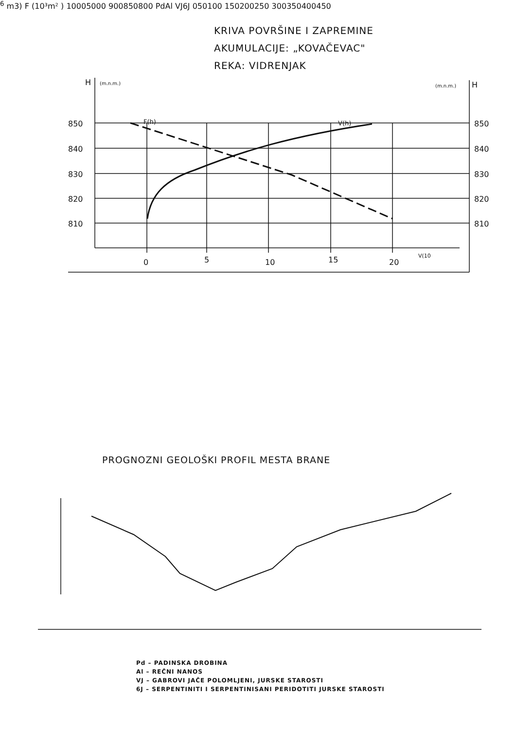H
(m.n.m.)
(m.n.m.)
H
850
840
830
820
810
850
840
830
820
810
F(h)
V(h)
0
5
10
15
20
V(106 m3)
F (10³m² )
1000
500
0
900
850
800
Pd
Al
VJ
6J
0
50
100
150
200
250
300
350
400
450
KRIVA POVRŠINE I ZAPREMINE
AKUMULACIJE: „KOVAČEVAC"
REKA: VIDRENJAK
PROGNOZNI GEOLOŠKI PROFIL MESTA BRANE
Pd – PADINSKA DROBINA
Al – REČNI NANOS
VJ – GABROVI JAČE POLOMLJENI, JURSKE STAROSTI
6J – SERPENTINITI I SERPENTINISANI PERIDOTITI JURSKE STAROSTI